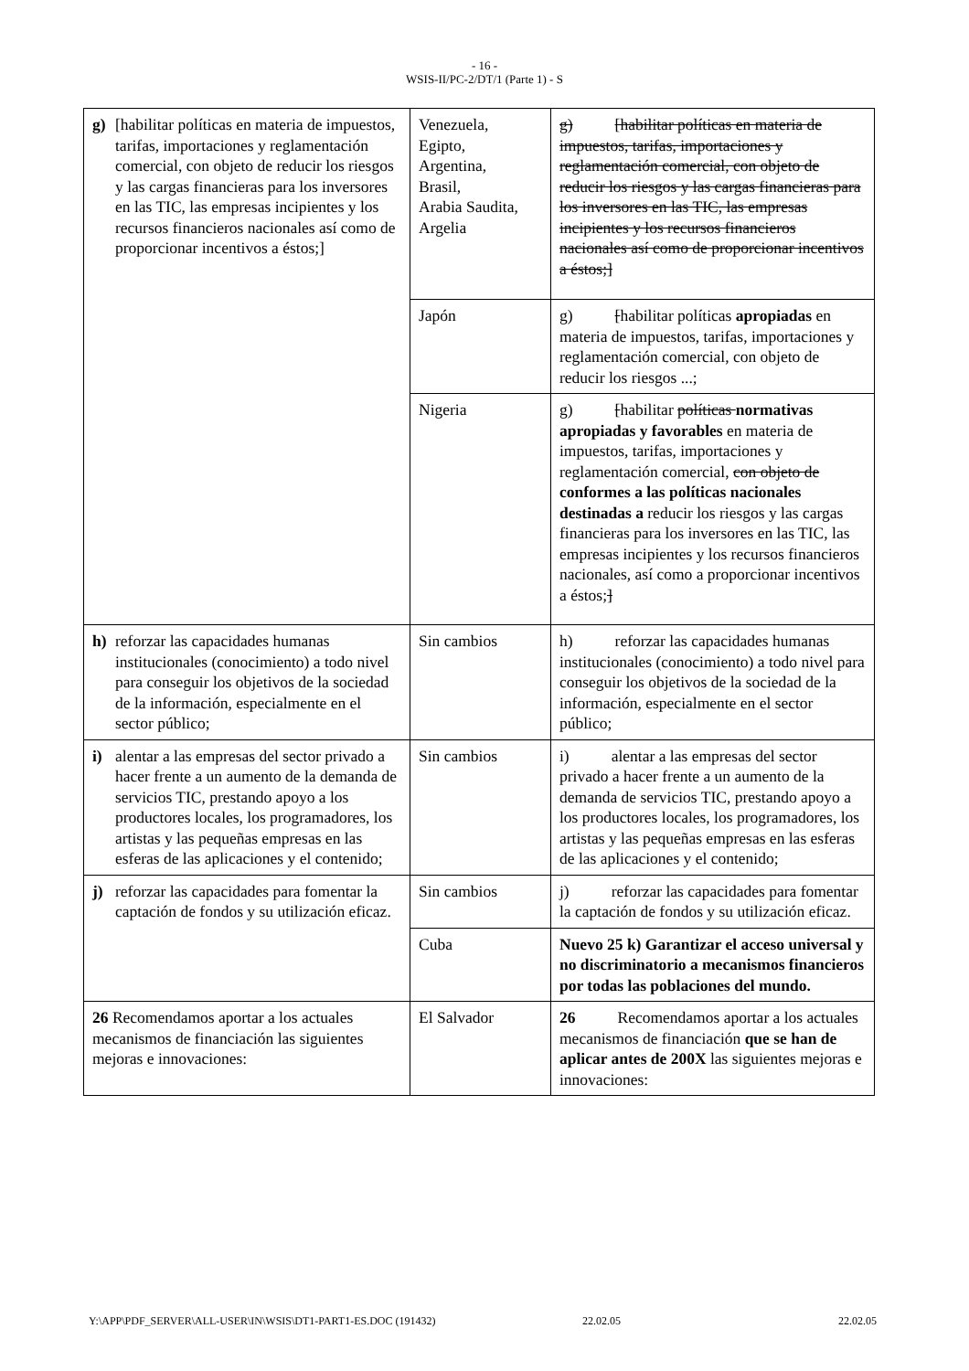- 16 -
WSIS-II/PC-2/DT/1 (Parte 1) - S
| g) [habilitar políticas en materia de impuestos, tarifas, importaciones y reglamentación comercial, con objeto de reducir los riesgos y las cargas financieras para los inversores en las TIC, las empresas incipientes y los recursos financieros nacionales así como de proporcionar incentivos a éstos;] | Venezuela, Egipto, Argentina, Brasil, Arabia Saudita, Argelia | g) [habilitar políticas en materia de impuestos, tarifas, importaciones y reglamentación comercial, con objeto de reducir los riesgos y las cargas financieras para los inversores en las TIC, las empresas incipientes y los recursos financieros nacionales así como de proporcionar incentivos a éstos;] |
| | Japón | g) [ habilitar políticas apropiadas en materia de impuestos, tarifas, importaciones y reglamentación comercial, con objeto de reducir los riesgos ...; |
| | Nigeria | g) [ habilitar políticas normativas apropiadas y favorables en materia de impuestos, tarifas, importaciones y reglamentación comercial, con objeto de conformes a las políticas nacionales destinadas a reducir los riesgos y las cargas financieras para los inversores en las TIC, las empresas incipientes y los recursos financieros nacionales, así como a proporcionar incentivos a éstos; ] |
| h) reforzar las capacidades humanas institucionales (conocimiento) a todo nivel para conseguir los objetivos de la sociedad de la información, especialmente en el sector público; | Sin cambios | h) reforzar las capacidades humanas institucionales (conocimiento) a todo nivel para conseguir los objetivos de la sociedad de la información, especialmente en el sector público; |
| i) alentar a las empresas del sector privado a hacer frente a un aumento de la demanda de servicios TIC, prestando apoyo a los productores locales, los programadores, los artistas y las pequeñas empresas en las esferas de las aplicaciones y el contenido; | Sin cambios | i) alentar a las empresas del sector privado a hacer frente a un aumento de la demanda de servicios TIC, prestando apoyo a los productores locales, los programadores, los artistas y las pequeñas empresas en las esferas de las aplicaciones y el contenido; |
| j) reforzar las capacidades para fomentar la captación de fondos y su utilización eficaz. | Sin cambios | j) reforzar las capacidades para fomentar la captación de fondos y su utilización eficaz. |
| | Cuba | Nuevo 25 k) Garantizar el acceso universal y no discriminatorio a mecanismos financieros por todas las poblaciones del mundo. |
| 26 Recomendamos aportar a los actuales mecanismos de financiación las siguientes mejoras e innovaciones: | El Salvador | 26 Recomendamos aportar a los actuales mecanismos de financiación que se han de aplicar antes de 200X las siguientes mejoras e innovaciones: |
Y:\APP\PDF_SERVER\ALL-USER\IN\WSIS\DT1-PART1-ES.DOC (191432) 22.02.05 22.02.05